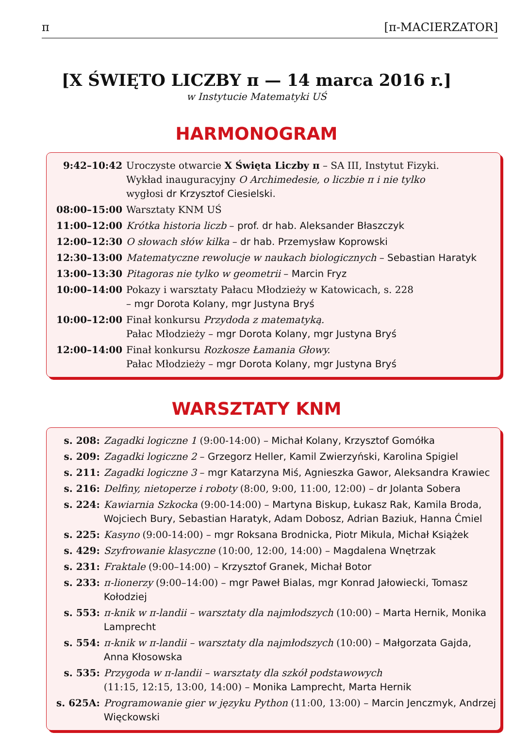π [π-MACIERZATOR]
[X ŚWIĘTO LICZBY π — 14 marca 2016 r.]
w Instytucie Matematyki UŚ
HARMONOGRAM
| 9:42–10:42 | Uroczyste otwarcie X Święta Liczby π – SA III, Instytut Fizyki. Wykład inauguracyjny O Archimedesie, o liczbie π i nie tylko wygłosi dr Krzysztof Ciesielski. |
| 08:00–15:00 | Warsztaty KNM UŚ |
| 11:00–12:00 | Krótka historia liczb – prof. dr hab. Aleksander Błaszczyk |
| 12:00–12:30 | O słowach słów kilka – dr hab. Przemysław Koprowski |
| 12:30–13:00 | Matematyczne rewolucje w naukach biologicznych – Sebastian Haratyk |
| 13:00–13:30 | Pitagoras nie tylko w geometrii – Marcin Fryz |
| 10:00–14:00 | Pokazy i warsztaty Pałacu Młodzieży w Katowicach, s. 228 – mgr Dorota Kolany, mgr Justyna Bryś |
| 10:00–12:00 | Finał konkursu Przydoda z matematyką. Pałac Młodzieży – mgr Dorota Kolany, mgr Justyna Bryś |
| 12:00–14:00 | Finał konkursu Rozkosze Łamania Głowy. Pałac Młodzieży – mgr Dorota Kolany, mgr Justyna Bryś |
WARSZTATY KNM
| s. 208: | Zagadki logiczne 1 (9:00-14:00) – Michał Kolany, Krzysztof Gomółka |
| s. 209: | Zagadki logiczne 2 – Grzegorz Heller, Kamil Zwierzyński, Karolina Spigiel |
| s. 211: | Zagadki logiczne 3 – mgr Katarzyna Miś, Agnieszka Gawor, Aleksandra Krawiec |
| s. 216: | Delfiny, nietoperze i roboty (8:00, 9:00, 11:00, 12:00) – dr Jolanta Sobera |
| s. 224: | Kawiarnia Szkocka (9:00-14:00) – Martyna Biskup, Łukasz Rak, Kamila Broda, Wojciech Bury, Sebastian Haratyk, Adam Dobosz, Adrian Baziuk, Hanna Ćmiel |
| s. 225: | Kasyno (9:00-14:00) – mgr Roksana Brodnicka, Piotr Mikula, Michał Książek |
| s. 429: | Szyfrowanie klasyczne (10:00, 12:00, 14:00) – Magdalena Wnętrzak |
| s. 231: | Fraktale (9:00–14:00) – Krzysztof Granek, Michał Botor |
| s. 233: | π-lionerzy (9:00–14:00) – mgr Paweł Bialas, mgr Konrad Jałowiecki, Tomasz Kołodziej |
| s. 553: | π-knik w π-landii – warsztaty dla najmłodszych (10:00) – Marta Hernik, Monika Lamprecht |
| s. 554: | π-knik w π-landii – warsztaty dla najmłodszych (10:00) – Małgorzata Gajda, Anna Kłosowska |
| s. 535: | Przygoda w π-landii – warsztaty dla szkół podstawowych (11:15, 12:15, 13:00, 14:00) – Monika Lamprecht, Marta Hernik |
| s. 625A: | Programowanie gier w języku Python (11:00, 13:00) – Marcin Jenczmyk, Andrzej Więckowski |